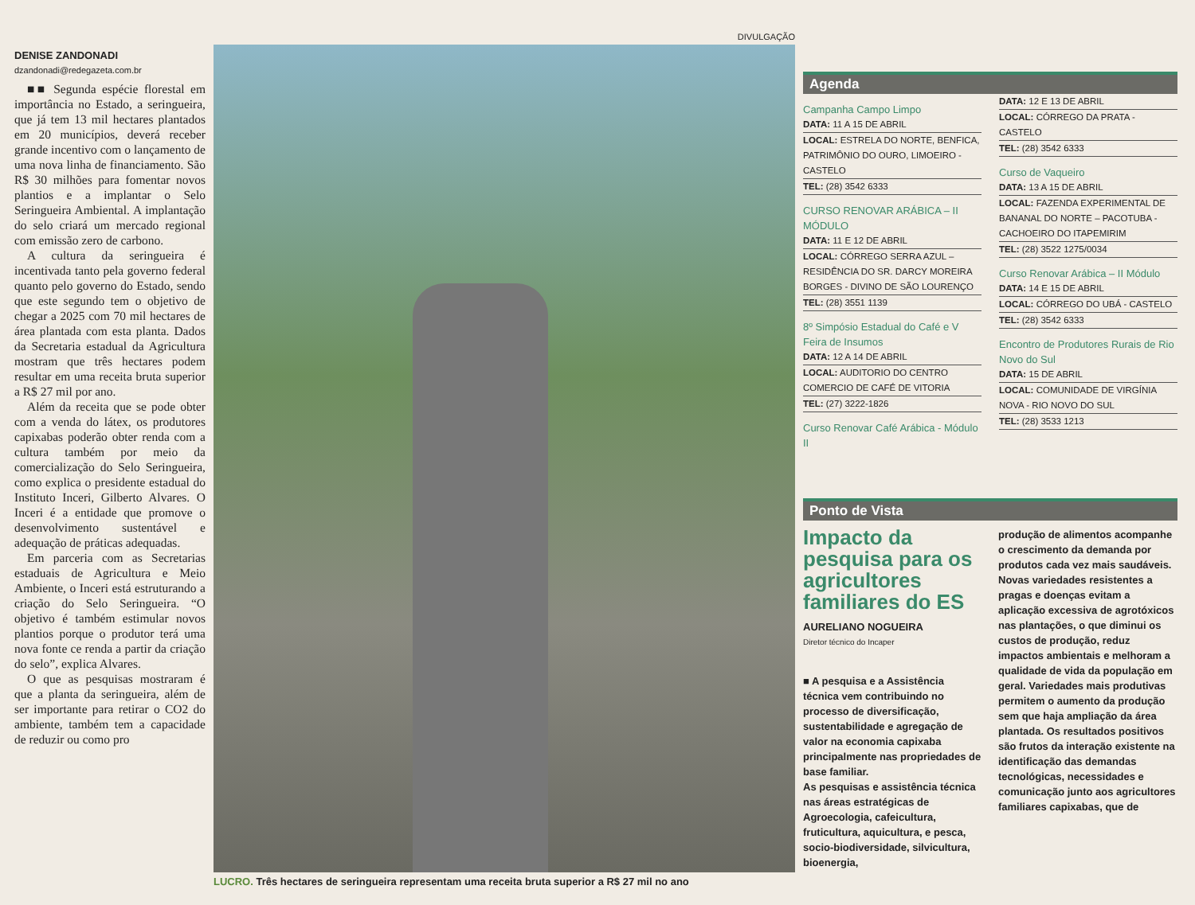DENISE ZANDONADI
dzandonadi@redegazeta.com.br
■■ Segunda espécie florestal em importância no Estado, a seringueira, que já tem 13 mil hectares plantados em 20 municípios, deverá receber grande incentivo com o lançamento de uma nova linha de financiamento. São R$ 30 milhões para fomentar novos plantios e a implantar o Selo Seringueira Ambiental. A implantação do selo criará um mercado regional com emissão zero de carbono.
A cultura da seringueira é incentivada tanto pela governo federal quanto pelo governo do Estado, sendo que este segundo tem o objetivo de chegar a 2025 com 70 mil hectares de área plantada com esta planta. Dados da Secretaria estadual da Agricultura mostram que três hectares podem resultar em uma receita bruta superior a R$ 27 mil por ano.
Além da receita que se pode obter com a venda do látex, os produtores capixabas poderão obter renda com a cultura também por meio da comercialização do Selo Seringueira, como explica o presidente estadual do Instituto Inceri, Gilberto Alvares. O Inceri é a entidade que promove o desenvolvimento sustentável e adequação de práticas adequadas.
Em parceria com as Secretarias estaduais de Agricultura e Meio Ambiente, o Inceri está estruturando a criação do Selo Seringueira. “O objetivo é também estimular novos plantios porque o produtor terá uma nova fonte ce renda a partir da criação do selo”, explica Alvares.
O que as pesquisas mostraram é que a planta da seringueira, além de ser importante para retirar o CO2 do ambiente, também tem a capacidade de reduzir ou como pro
DIVULGAÇÃO
LUCRO. Três hectares de seringueira representam uma receita bruta superior a R$ 27 mil no ano
Agenda
Campanha Campo Limpo
DATA: 11 A 15 DE ABRIL
LOCAL: ESTRELA DO NORTE, BENFICA, PATRIMÔNIO DO OURO, LIMOEIRO - CASTELO
TEL: (28) 3542 6333
CURSO RENOVAR ARÁBICA – II MÓDULO
DATA: 11 E 12 DE ABRIL
LOCAL: CÓRREGO SERRA AZUL – RESIDÊNCIA DO SR. DARCY MOREIRA BORGES - DIVINO DE SÃO LOURENÇO
TEL: (28) 3551 1139
8º Simpósio Estadual do Café e V Feira de Insumos
DATA: 12 A 14 DE ABRIL
LOCAL: AUDITORIO DO CENTRO COMERCIO DE CAFÉ DE VITORIA
TEL: (27) 3222-1826
Curso Renovar Café Arábica - Módulo II
DATA: 12 E 13 DE ABRIL
LOCAL: CÓRREGO DA PRATA - CASTELO
TEL: (28) 3542 6333
Curso de Vaqueiro
DATA: 13 A 15 DE ABRIL
LOCAL: FAZENDA EXPERIMENTAL DE BANANAL DO NORTE – PACOTUBA - CACHOEIRO DO ITAPEMIRIM
TEL: (28) 3522 1275/0034
Curso Renovar Arábica – II Módulo
DATA: 14 E 15 DE ABRIL
LOCAL: CÓRREGO DO UBÁ - CASTELO
TEL: (28) 3542 6333
Encontro de Produtores Rurais de Rio Novo do Sul
DATA: 15 DE ABRIL
LOCAL: COMUNIDADE DE VIRGÍNIA NOVA - RIO NOVO DO SUL
TEL: (28) 3533 1213
Ponto de Vista
Impacto da pesquisa para os agricultores familiares do ES
AURELIANO NOGUEIRA
Diretor técnico do Incaper
■ A pesquisa e a Assistência técnica vem contribuindo no processo de diversificação, sustentabilidade e agregação de valor na economia capixaba principalmente nas propriedades de base familiar.
As pesquisas e assistência técnica nas áreas estratégicas de Agroecologia, cafeicultura, fruticultura, aquicultura, e pesca, socio-biodiversidade, silvicultura, bioenergia,
produção de alimentos acompanhe o crescimento da demanda por produtos cada vez mais saudáveis. Novas variedades resistentes a pragas e doenças evitam a aplicação excessiva de agrotóxicos nas plantações, o que diminui os custos de produção, reduz impactos ambientais e melhoram a qualidade de vida da população em geral. Variedades mais produtivas permitem o aumento da produção sem que haja ampliação da área plantada. Os resultados positivos são frutos da interação existente na identificação das demandas tecnológicas, necessidades e comunicação junto aos agricultores familiares capixabas, que de